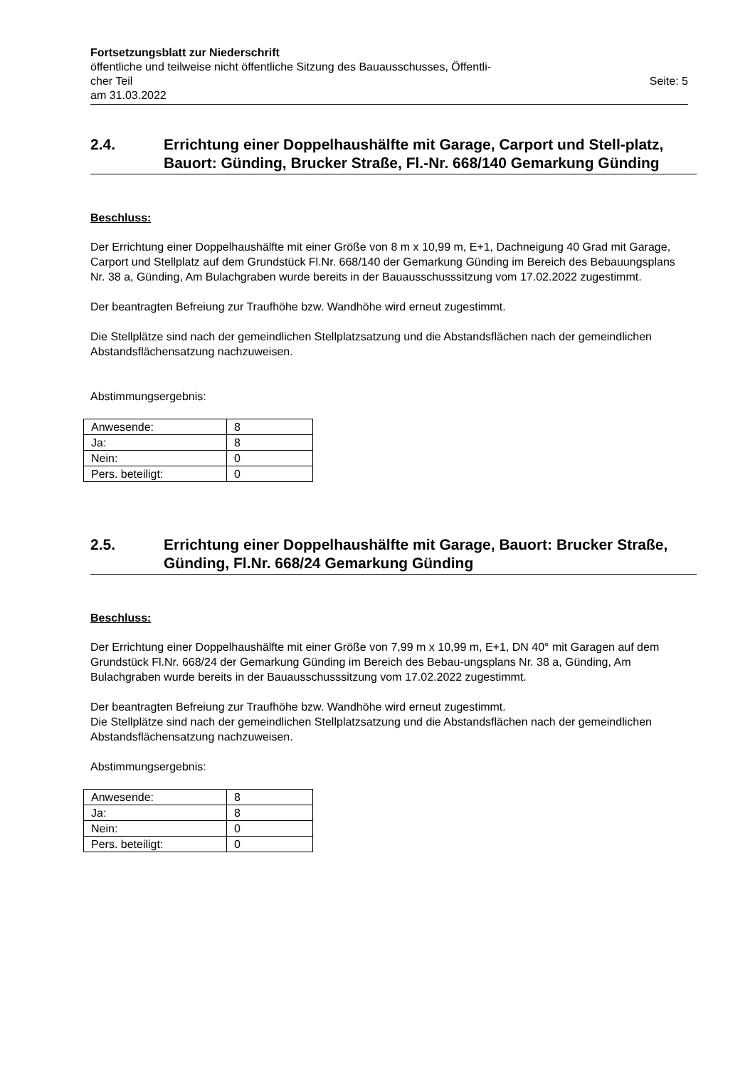Fortsetzungsblatt zur Niederschrift
öffentliche und teilweise nicht öffentliche Sitzung des Bauausschusses, Öffentli-
cher Teil Seite: 5
am 31.03.2022
2.4. Errichtung einer Doppelhaushälfte mit Garage, Carport und Stell-platz, Bauort: Günding, Brucker Straße, Fl.-Nr. 668/140 Gemarkung Günding
Beschluss:
Der Errichtung einer Doppelhaushälfte mit einer Größe von 8 m x 10,99 m, E+1, Dachneigung 40 Grad mit Garage, Carport und Stellplatz auf dem Grundstück Fl.Nr. 668/140 der Gemarkung Günding im Bereich des Bebauungsplans Nr. 38 a, Günding, Am Bulachgraben wurde bereits in der Bauausschusssitzung vom 17.02.2022 zugestimmt.
Der beantragten Befreiung zur Traufhöhe bzw. Wandhöhe wird erneut zugestimmt.
Die Stellplätze sind nach der gemeindlichen Stellplatzsatzung und die Abstandsflächen nach der gemeindlichen Abstandsflächensatzung nachzuweisen.
Abstimmungsergebnis:
| Anwesende: | 8 |
| Ja: | 8 |
| Nein: | 0 |
| Pers. beteiligt: | 0 |
2.5. Errichtung einer Doppelhaushälfte mit Garage, Bauort: Brucker Straße, Günding, Fl.Nr. 668/24 Gemarkung Günding
Beschluss:
Der Errichtung einer Doppelhaushälfte mit einer Größe von 7,99 m x 10,99 m, E+1, DN 40° mit Garagen auf dem Grundstück Fl.Nr. 668/24 der Gemarkung Günding im Bereich des Bebau-ungsplans Nr. 38 a, Günding, Am Bulachgraben wurde bereits in der Bauausschusssitzung vom 17.02.2022 zugestimmt.
Der beantragten Befreiung zur Traufhöhe bzw. Wandhöhe wird erneut zugestimmt.
Die Stellplätze sind nach der gemeindlichen Stellplatzsatzung und die Abstandsflächen nach der gemeindlichen Abstandsflächensatzung nachzuweisen.
Abstimmungsergebnis:
| Anwesende: | 8 |
| Ja: | 8 |
| Nein: | 0 |
| Pers. beteiligt: | 0 |